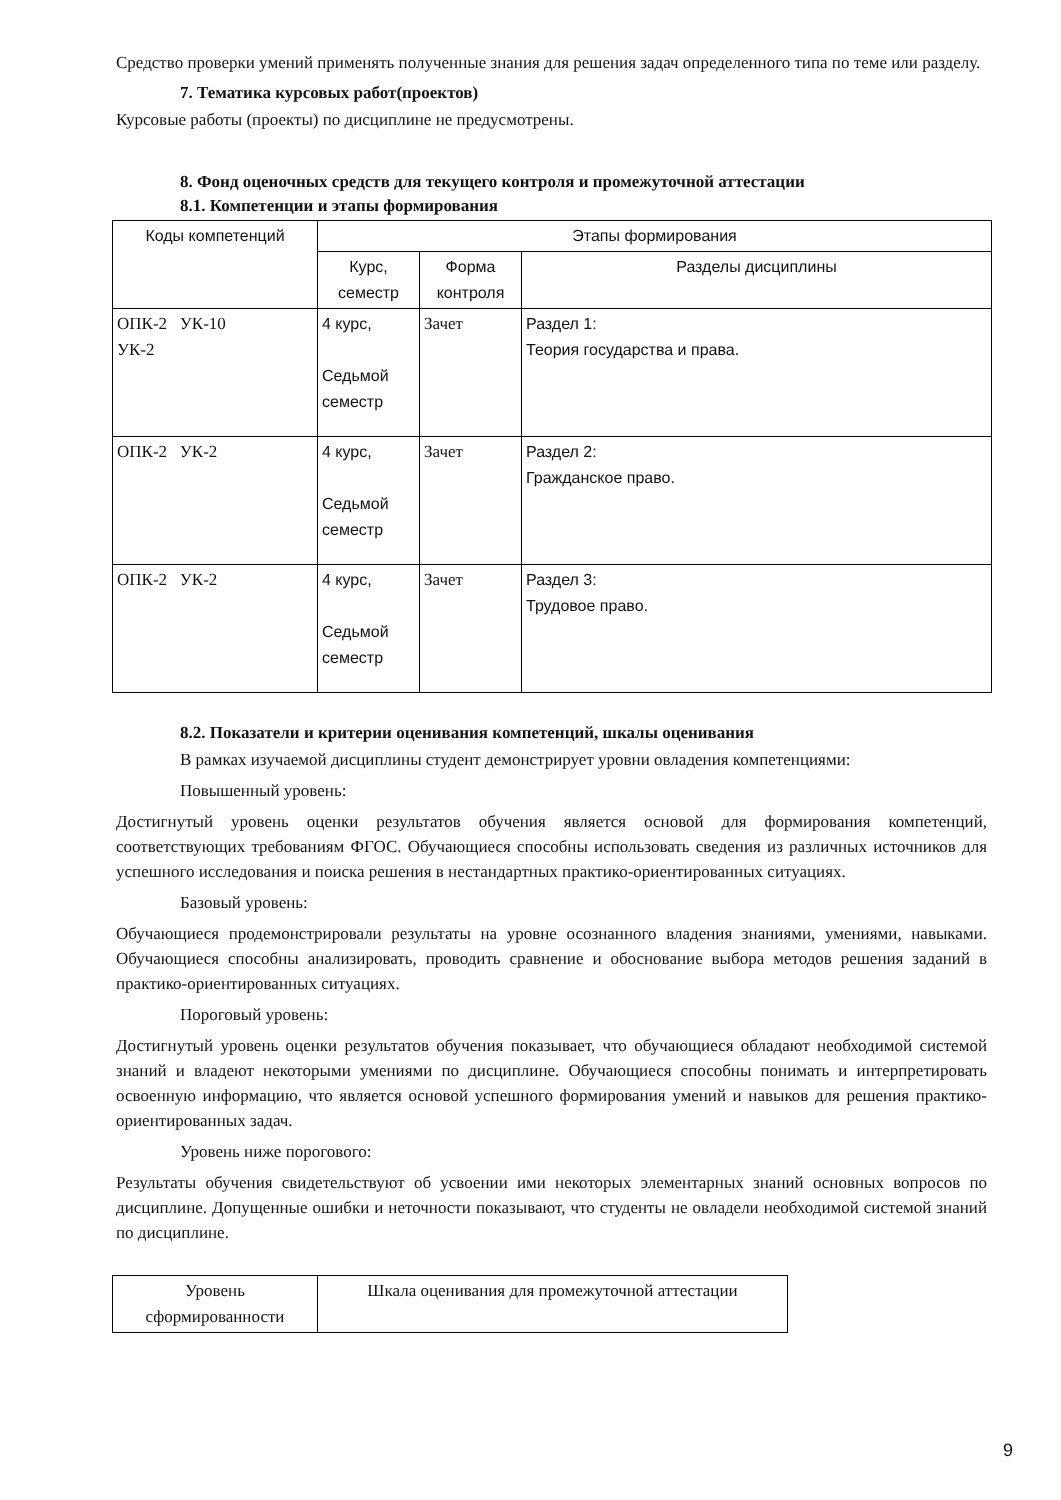Средство проверки умений применять полученные знания для решения задач определенного типа по теме или разделу.
7. Тематика курсовых работ(проектов)
Курсовые работы (проекты) по дисциплине не предусмотрены.
8. Фонд оценочных средств для текущего контроля и промежуточной аттестации
8.1. Компетенции и этапы формирования
| Коды компетенций | Этапы формирования | | |
| | Курс, семестр | Форма контроля | Разделы дисциплины |
| ОПК-2 УК-10 УК-2 | 4 курс, Седьмой семестр | Зачет | Раздел 1: Теория государства и права. |
| ОПК-2 УК-2 | 4 курс, Седьмой семестр | Зачет | Раздел 2: Гражданское право. |
| ОПК-2 УК-2 | 4 курс, Седьмой семестр | Зачет | Раздел 3: Трудовое право. |
8.2. Показатели и критерии оценивания компетенций, шкалы оценивания
В рамках изучаемой дисциплины студент демонстрирует уровни овладения компетенциями:
Повышенный уровень:
Достигнутый уровень оценки результатов обучения является основой для формирования компетенций, соответствующих требованиям ФГОС. Обучающиеся способны использовать сведения из различных источников для успешного исследования и поиска решения в нестандартных практико-ориентированных ситуациях.
Базовый уровень:
Обучающиеся продемонстрировали результаты на уровне осознанного владения знаниями, умениями, навыками. Обучающиеся способны анализировать, проводить сравнение и обоснование выбора методов решения заданий в практико-ориентированных ситуациях.
Пороговый уровень:
Достигнутый уровень оценки результатов обучения показывает, что обучающиеся обладают необходимой системой знаний и владеют некоторыми умениями по дисциплине. Обучающиеся способны понимать и интерпретировать освоенную информацию, что является основой успешного формирования умений и навыков для решения практико-ориентированных задач.
Уровень ниже порогового:
Результаты обучения свидетельствуют об усвоении ими некоторых элементарных знаний основных вопросов по дисциплине. Допущенные ошибки и неточности показывают, что студенты не овладели необходимой системой знаний по дисциплине.
| Уровень сформированности | Шкала оценивания для промежуточной аттестации |
9